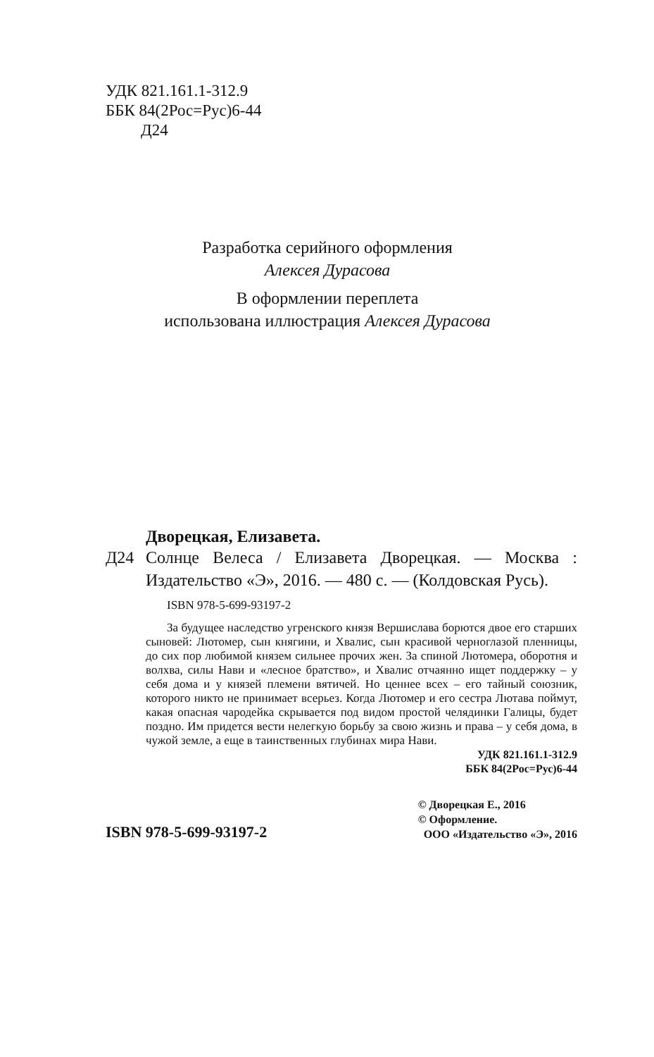УДК 821.161.1-312.9
ББК 84(2Рос=Рус)6-44
Д24
Разработка серийного оформления
Алексея Дурасова
В оформлении переплета
использована иллюстрация Алексея Дурасова
Дворецкая, Елизавета.
Д24 Солнце Велеса / Елизавета Дворецкая. — Москва : Издательство «Э», 2016. — 480 с. — (Колдовская Русь).
ISBN 978-5-699-93197-2
За будущее наследство угренского князя Вершислава борются двое его старших сыновей: Лютомер, сын княгини, и Хвалис, сын красивой черноглазой пленницы, до сих пор любимой князем сильнее прочих жен. За спиной Лютомера, оборотня и волхва, силы Нави и «лесное братство», и Хвалис отчаянно ищет поддержку – у себя дома и у князей племени вятичей. Но ценнее всех – его тайный союзник, которого никто не принимает всерьез. Когда Лютомер и его сестра Лютава поймут, какая опасная чародейка скрывается под видом простой челядинки Галицы, будет поздно. Им придется вести нелегкую борьбу за свою жизнь и права – у себя дома, в чужой земле, а еще в таинственных глубинах мира Нави.
УДК 821.161.1-312.9
ББК 84(2Рос=Рус)6-44
ISBN 978-5-699-93197-2
© Дворецкая Е., 2016
© Оформление.
ООО «Издательство «Э», 2016